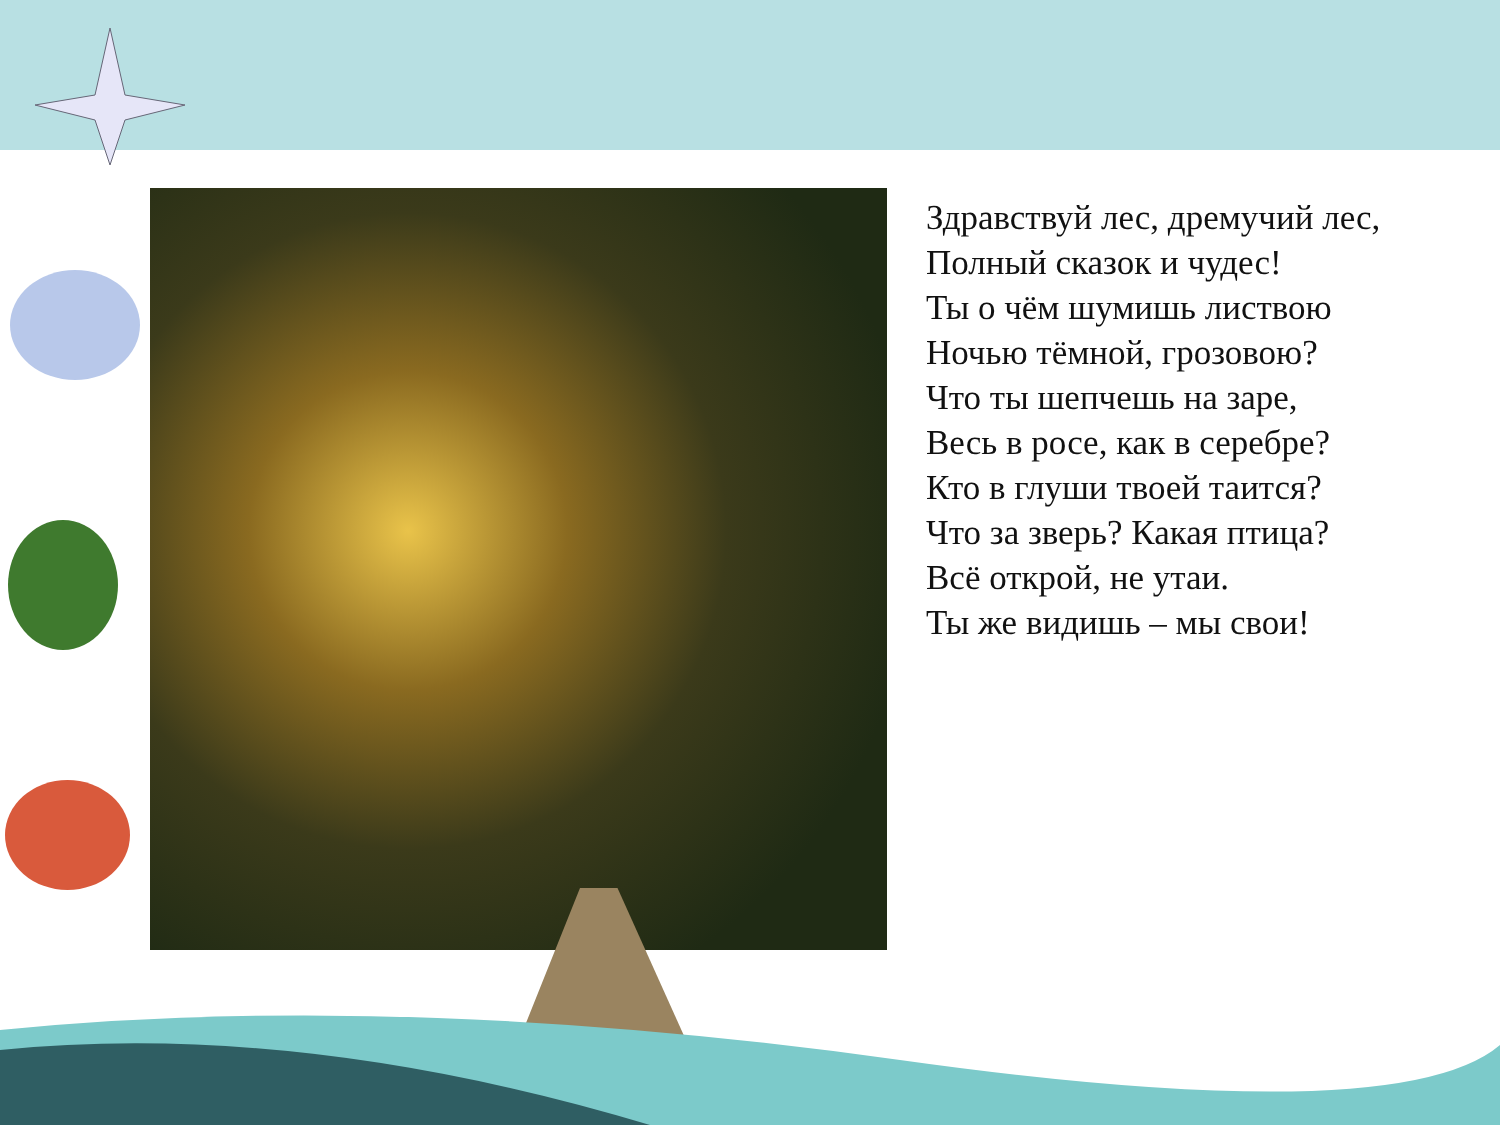Здравствуй лес, дремучий лес,
Полный сказок и чудес!
Ты о чём шумишь листвою
Ночью тёмной, грозовою?
Что ты шепчешь на заре,
Весь в росе, как в серебре?
Кто в глуши твоей таится?
Что за зверь? Какая птица?
Всё открой, не утаи.
Ты же видишь – мы свои!